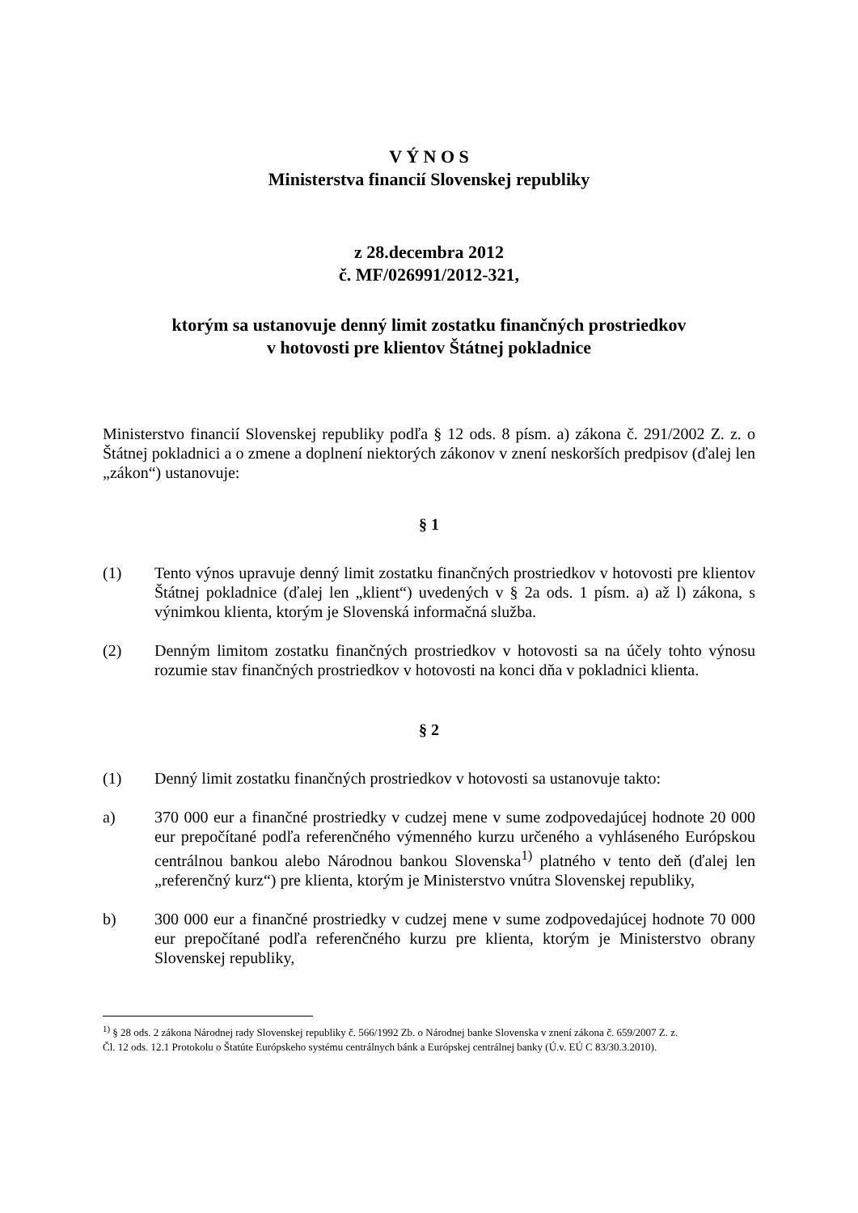V Ý N O S
Ministerstva financií Slovenskej republiky
z 28.decembra 2012
č. MF/026991/2012-321,
ktorým sa ustanovuje denný limit zostatku finančných prostriedkov
v hotovosti pre klientov Štátnej pokladnice
Ministerstvo financií Slovenskej republiky podľa § 12 ods. 8 písm. a) zákona č. 291/2002 Z. z. o Štátnej pokladnici a o zmene a doplnení niektorých zákonov v znení neskorších predpisov (ďalej len „zákon“) ustanovuje:
§ 1
(1) Tento výnos upravuje denný limit zostatku finančných prostriedkov v hotovosti pre klientov Štátnej pokladnice (ďalej len „klient“) uvedených v § 2a ods. 1 písm. a) až l) zákona, s výnimkou klienta, ktorým je Slovenská informačná služba.
(2) Denným limitom zostatku finančných prostriedkov v hotovosti sa na účely tohto výnosu rozumie stav finančných prostriedkov v hotovosti na konci dňa v pokladnici klienta.
§ 2
(1) Denný limit zostatku finančných prostriedkov v hotovosti sa ustanovuje takto:
a) 370 000 eur a finančné prostriedky v cudzej mene v sume zodpovedajúcej hodnote 20 000 eur prepočítané podľa referenčného výmenného kurzu určeného a vyhláseného Európskou centrálnou bankou alebo Národnou bankou Slovenska<sup>1)</sup> platného v tento deň (ďalej len „referenčný kurz“) pre klienta, ktorým je Ministerstvo vnútra Slovenskej republiky,
b) 300 000 eur a finančné prostriedky v cudzej mene v sume zodpovedajúcej hodnote 70 000 eur prepočítané podľa referenčného kurzu pre klienta, ktorým je Ministerstvo obrany Slovenskej republiky,
<sup>1)</sup> § 28 ods. 2 zákona Národnej rady Slovenskej republiky č. 566/1992 Zb. o Národnej banke Slovenska v znení zákona č. 659/2007 Z. z.
Čl. 12 ods. 12.1 Protokolu o Štatúte Európskeho systému centrálnych bánk a Európskej centrálnej banky (Ú.v. EÚ C 83/30.3.2010).